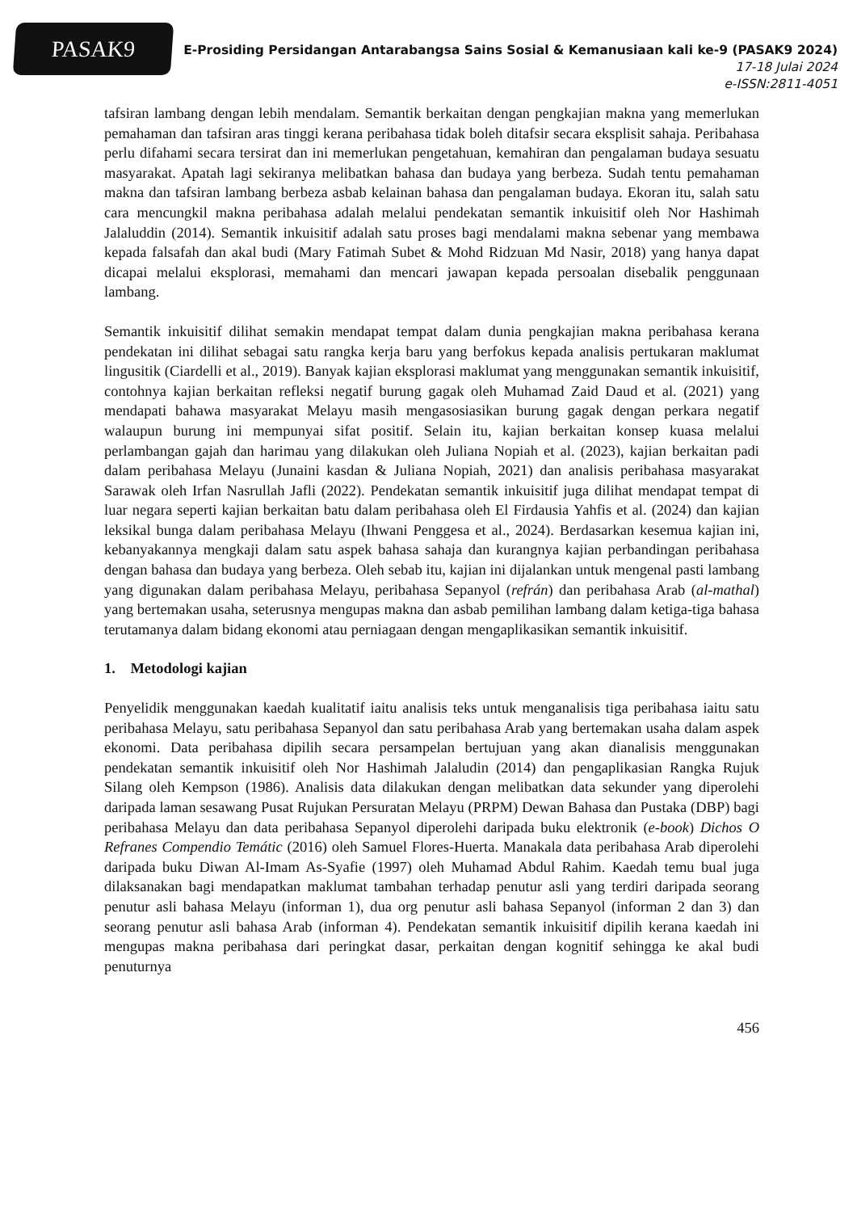PASAK9
E-Prosiding Persidangan Antarabangsa Sains Sosial & Kemanusiaan kali ke-9 (PASAK9 2024)
17-18 Julai 2024
e-ISSN:2811-4051
tafsiran lambang dengan lebih mendalam. Semantik berkaitan dengan pengkajian makna yang memerlukan pemahaman dan tafsiran aras tinggi kerana peribahasa tidak boleh ditafsir secara eksplisit sahaja. Peribahasa perlu difahami secara tersirat dan ini memerlukan pengetahuan, kemahiran dan pengalaman budaya sesuatu masyarakat. Apatah lagi sekiranya melibatkan bahasa dan budaya yang berbeza. Sudah tentu pemahaman makna dan tafsiran lambang berbeza asbab kelainan bahasa dan pengalaman budaya. Ekoran itu, salah satu cara mencungkil makna peribahasa adalah melalui pendekatan semantik inkuisitif oleh Nor Hashimah Jalaluddin (2014). Semantik inkuisitif adalah satu proses bagi mendalami makna sebenar yang membawa kepada falsafah dan akal budi (Mary Fatimah Subet & Mohd Ridzuan Md Nasir, 2018) yang hanya dapat dicapai melalui eksplorasi, memahami dan mencari jawapan kepada persoalan disebalik penggunaan lambang.
Semantik inkuisitif dilihat semakin mendapat tempat dalam dunia pengkajian makna peribahasa kerana pendekatan ini dilihat sebagai satu rangka kerja baru yang berfokus kepada analisis pertukaran maklumat lingusitik (Ciardelli et al., 2019). Banyak kajian eksplorasi maklumat yang menggunakan semantik inkuisitif, contohnya kajian berkaitan refleksi negatif burung gagak oleh Muhamad Zaid Daud et al. (2021) yang mendapati bahawa masyarakat Melayu masih mengasosiasikan burung gagak dengan perkara negatif walaupun burung ini mempunyai sifat positif. Selain itu, kajian berkaitan konsep kuasa melalui perlambangan gajah dan harimau yang dilakukan oleh Juliana Nopiah et al. (2023), kajian berkaitan padi dalam peribahasa Melayu (Junaini kasdan & Juliana Nopiah, 2021) dan analisis peribahasa masyarakat Sarawak oleh Irfan Nasrullah Jafli (2022). Pendekatan semantik inkuisitif juga dilihat mendapat tempat di luar negara seperti kajian berkaitan batu dalam peribahasa oleh El Firdausia Yahfis et al. (2024) dan kajian leksikal bunga dalam peribahasa Melayu (Ihwani Penggesa et al., 2024). Berdasarkan kesemua kajian ini, kebanyakannya mengkaji dalam satu aspek bahasa sahaja dan kurangnya kajian perbandingan peribahasa dengan bahasa dan budaya yang berbeza. Oleh sebab itu, kajian ini dijalankan untuk mengenal pasti lambang yang digunakan dalam peribahasa Melayu, peribahasa Sepanyol (refrán) dan peribahasa Arab (al-mathal) yang bertemakan usaha, seterusnya mengupas makna dan asbab pemilihan lambang dalam ketiga-tiga bahasa terutamanya dalam bidang ekonomi atau perniagaan dengan mengaplikasikan semantik inkuisitif.
1. Metodologi kajian
Penyelidik menggunakan kaedah kualitatif iaitu analisis teks untuk menganalisis tiga peribahasa iaitu satu peribahasa Melayu, satu peribahasa Sepanyol dan satu peribahasa Arab yang bertemakan usaha dalam aspek ekonomi. Data peribahasa dipilih secara persampelan bertujuan yang akan dianalisis menggunakan pendekatan semantik inkuisitif oleh Nor Hashimah Jalaludin (2014) dan pengaplikasian Rangka Rujuk Silang oleh Kempson (1986). Analisis data dilakukan dengan melibatkan data sekunder yang diperolehi daripada laman sesawang Pusat Rujukan Persuratan Melayu (PRPM) Dewan Bahasa dan Pustaka (DBP) bagi peribahasa Melayu dan data peribahasa Sepanyol diperolehi daripada buku elektronik (e-book) Dichos O Refranes Compendio Temátic (2016) oleh Samuel Flores-Huerta. Manakala data peribahasa Arab diperolehi daripada buku Diwan Al-Imam As-Syafie (1997) oleh Muhamad Abdul Rahim. Kaedah temu bual juga dilaksanakan bagi mendapatkan maklumat tambahan terhadap penutur asli yang terdiri daripada seorang penutur asli bahasa Melayu (informan 1), dua org penutur asli bahasa Sepanyol (informan 2 dan 3) dan seorang penutur asli bahasa Arab (informan 4). Pendekatan semantik inkuisitif dipilih kerana kaedah ini mengupas makna peribahasa dari peringkat dasar, perkaitan dengan kognitif sehingga ke akal budi penuturnya
456